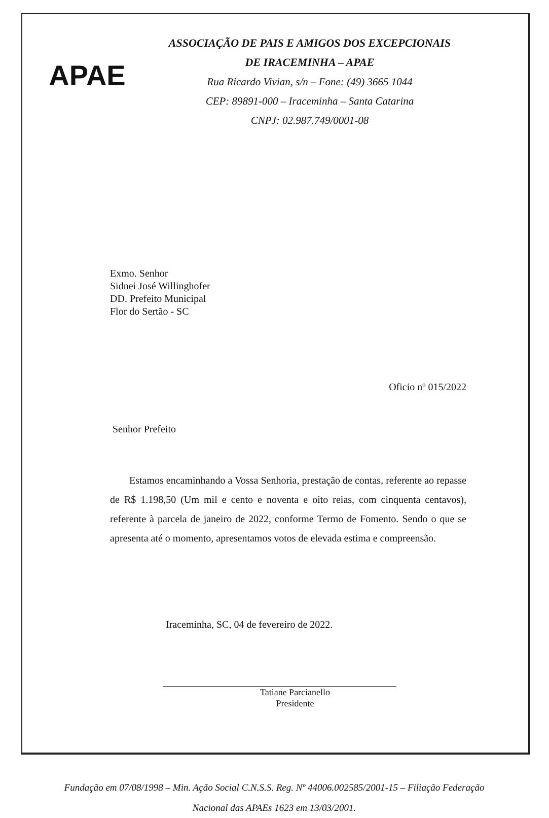APAE
ASSOCIAÇÃO DE PAIS E AMIGOS DOS EXCEPCIONAIS
DE IRACEMINHA – APAE
Rua Ricardo Vivian, s/n – Fone: (49) 3665 1044
CEP: 89891-000 – Iraceminha – Santa Catarina
CNPJ: 02.987.749/0001-08
Exmo. Senhor
Sidnei José Willinghofer
DD. Prefeito Municipal
Flor do Sertão - SC
Oficio nº 015/2022
Senhor Prefeito
Estamos encaminhando a Vossa Senhoria, prestação de contas, referente ao repasse de R$ 1.198,50 (Um mil e cento e noventa e oito reias, com cinquenta centavos), referente à parcela de janeiro de 2022, conforme Termo de Fomento. Sendo o que se apresenta até o momento, apresentamos votos de elevada estima e compreensão.
Iraceminha, SC, 04 de fevereiro de 2022.
Tatiane Parcianello
Presidente
Fundação em 07/08/1998 – Min. Ação Social C.N.S.S. Reg. Nº 44006.002585/2001-15 – Filiação Federação
Nacional das APAEs 1623 em 13/03/2001.